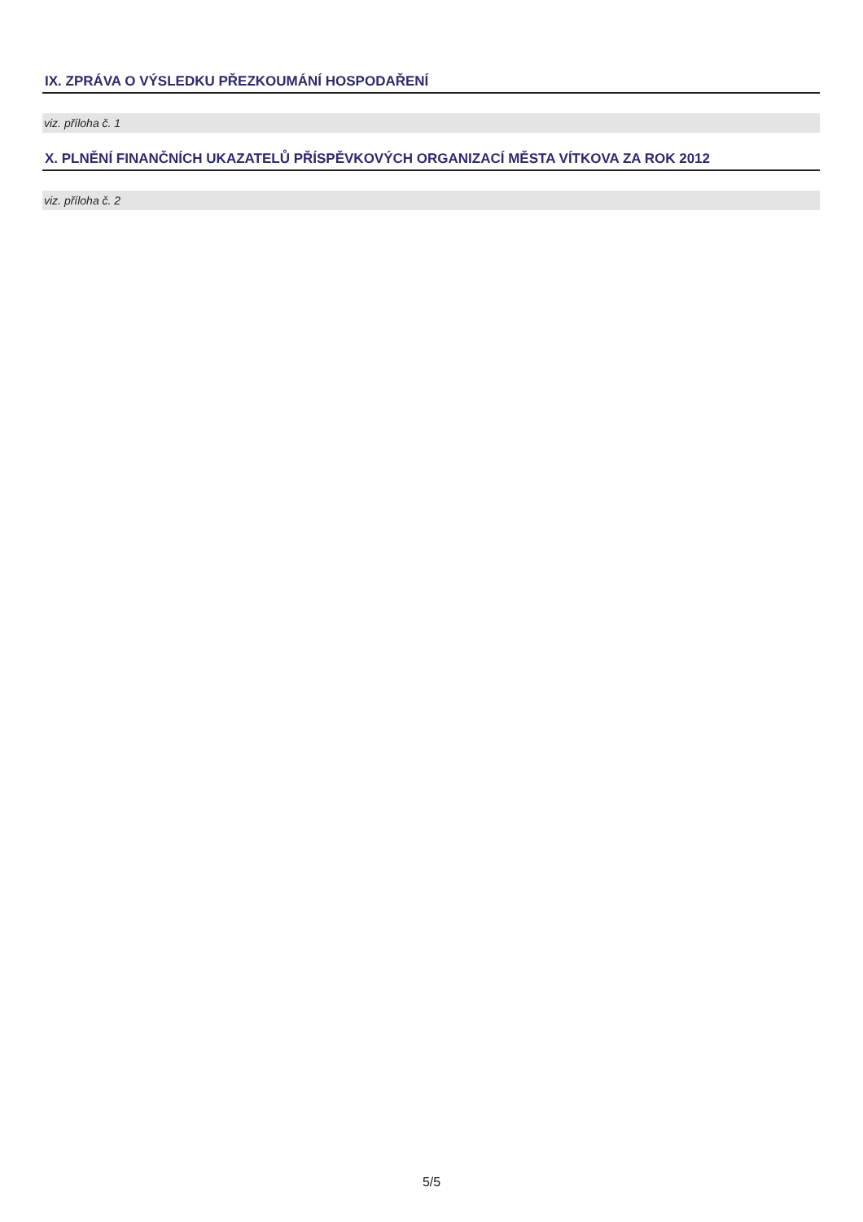IX. ZPRÁVA O VÝSLEDKU PŘEZKOUMÁNÍ HOSPODAŘENÍ
viz. příloha č. 1
X. PLNĚNÍ FINANČNÍCH UKAZATELŮ PŘÍSPĚVKOVÝCH ORGANIZACÍ MĚSTA VÍTKOVA ZA ROK 2012
viz. příloha č. 2
5/5